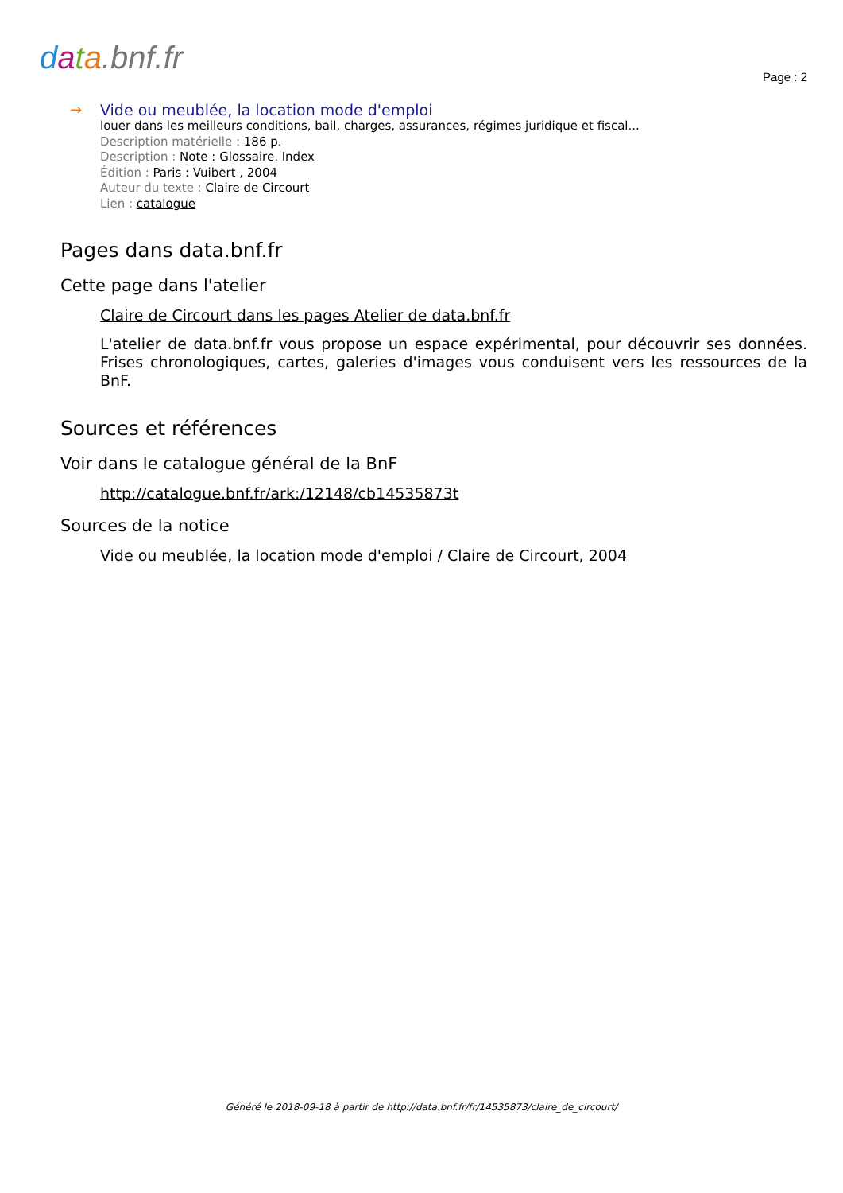data.bnf.fr
Page : 2
→ Vide ou meublée, la location mode d'emploi
louer dans les meilleurs conditions, bail, charges, assurances, régimes juridique et fiscal...
Description matérielle : 186 p.
Description : Note : Glossaire. Index
Édition : Paris : Vuibert , 2004
Auteur du texte : Claire de Circourt
Lien : catalogue
Pages dans data.bnf.fr
Cette page dans l'atelier
Claire de Circourt dans les pages Atelier de data.bnf.fr
L'atelier de data.bnf.fr vous propose un espace expérimental, pour découvrir ses données. Frises chronologiques, cartes, galeries d'images vous conduisent vers les ressources de la BnF.
Sources et références
Voir dans le catalogue général de la BnF
http://catalogue.bnf.fr/ark:/12148/cb14535873t
Sources de la notice
Vide ou meublée, la location mode d'emploi / Claire de Circourt, 2004
Généré le 2018-09-18 à partir de http://data.bnf.fr/fr/14535873/claire_de_circourt/